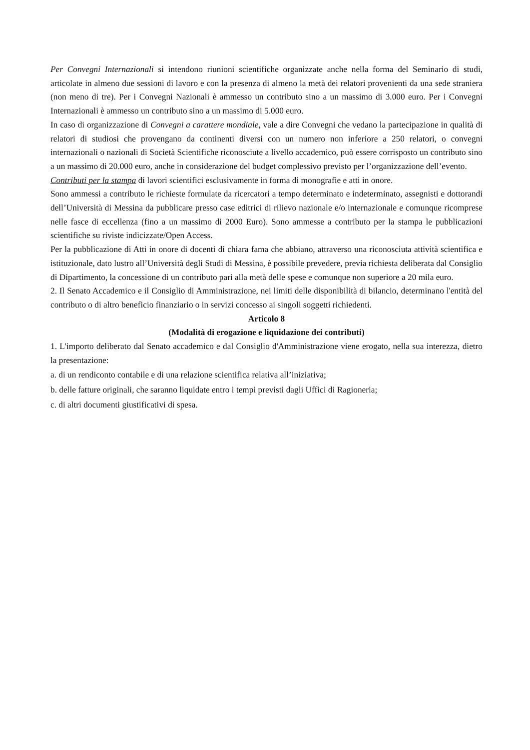Per Convegni Internazionali si intendono riunioni scientifiche organizzate anche nella forma del Seminario di studi, articolate in almeno due sessioni di lavoro e con la presenza di almeno la metà dei relatori provenienti da una sede straniera (non meno di tre). Per i Convegni Nazionali è ammesso un contributo sino a un massimo di 3.000 euro. Per i Convegni Internazionali è ammesso un contributo sino a un massimo di 5.000 euro.
In caso di organizzazione di Convegni a carattere mondiale, vale a dire Convegni che vedano la partecipazione in qualità di relatori di studiosi che provengano da continenti diversi con un numero non inferiore a 250 relatori, o convegni internazionali o nazionali di Società Scientifiche riconosciute a livello accademico, può essere corrisposto un contributo sino a un massimo di 20.000 euro, anche in considerazione del budget complessivo previsto per l’organizzazione dell’evento.
Contributi per la stampa di lavori scientifici esclusivamente in forma di monografie e atti in onore.
Sono ammessi a contributo le richieste formulate da ricercatori a tempo determinato e indeterminato, assegnisti e dottorandi dell’Università di Messina da pubblicare presso case editrici di rilievo nazionale e/o internazionale e comunque ricomprese nelle fasce di eccellenza (fino a un massimo di 2000 Euro). Sono ammesse a contributo per la stampa le pubblicazioni scientifiche su riviste indicizzate/Open Access.
Per la pubblicazione di Atti in onore di docenti di chiara fama che abbiano, attraverso una riconosciuta attività scientifica e istituzionale, dato lustro all’Università degli Studi di Messina, è possibile prevedere, previa richiesta deliberata dal Consiglio di Dipartimento, la concessione di un contributo pari alla metà delle spese e comunque non superiore a 20 mila euro.
2. Il Senato Accademico e il Consiglio di Amministrazione, nei limiti delle disponibilità di bilancio, determinano l'entità del contributo o di altro beneficio finanziario o in servizi concesso ai singoli soggetti richiedenti.
Articolo 8
(Modalità di erogazione e liquidazione dei contributi)
1. L'importo deliberato dal Senato accademico e dal Consiglio d'Amministrazione viene erogato, nella sua interezza, dietro la presentazione:
a. di un rendiconto contabile e di una relazione scientifica relativa all’iniziativa;
b. delle fatture originali, che saranno liquidate entro i tempi previsti dagli Uffici di Ragioneria;
c. di altri documenti giustificativi di spesa.